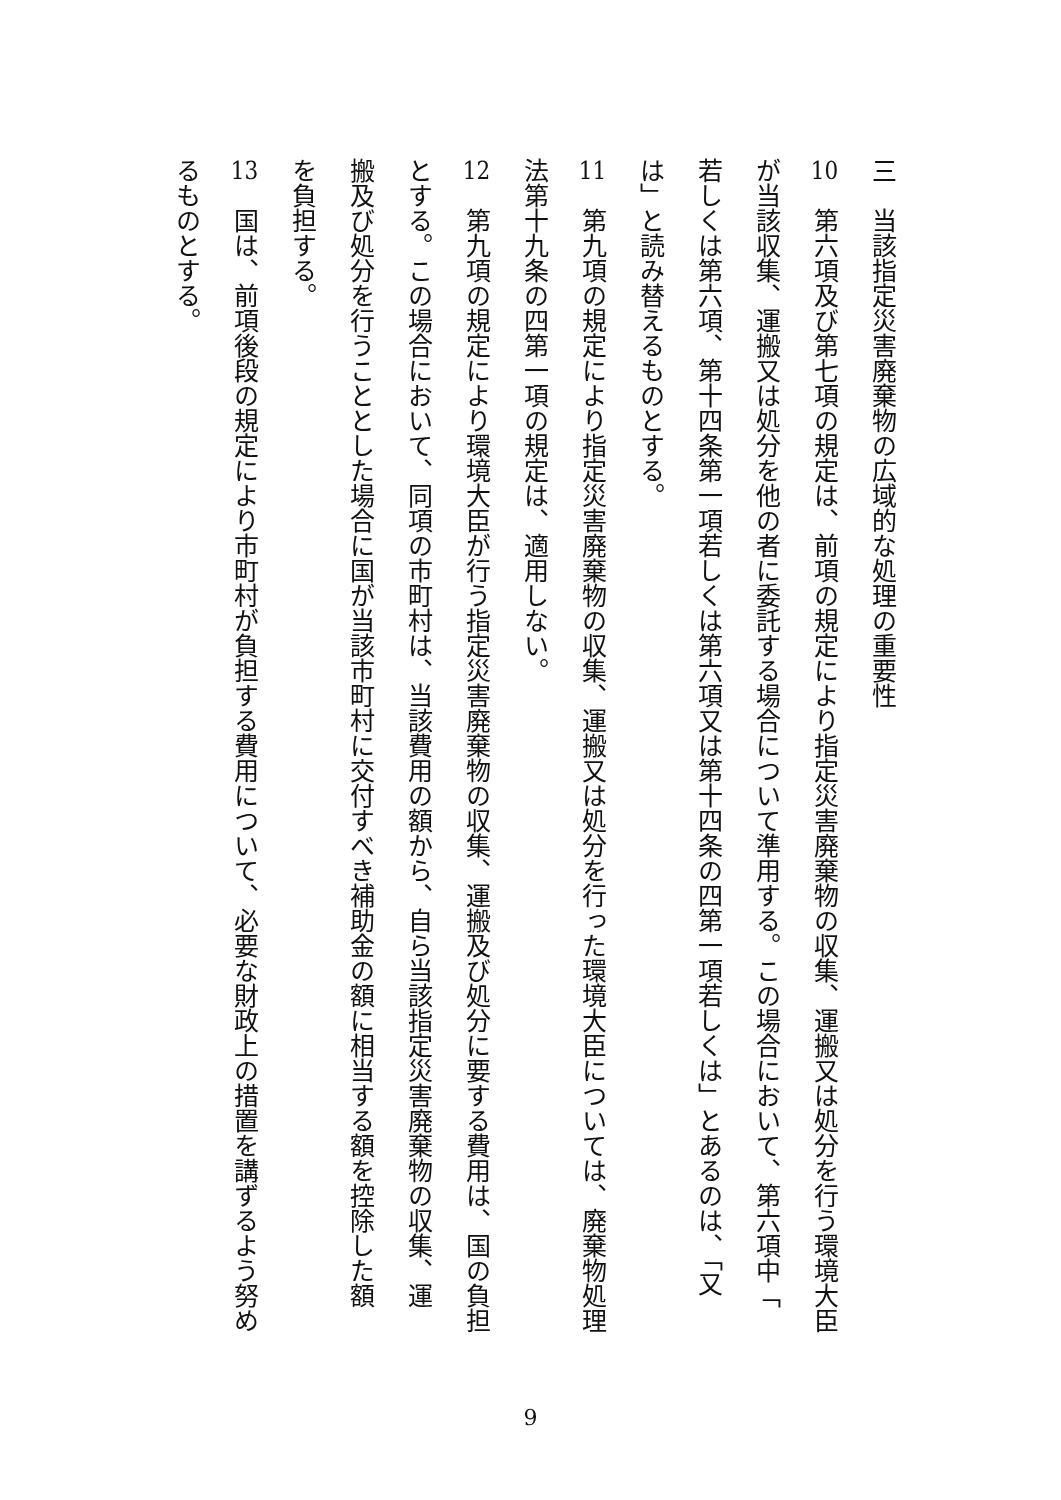三　当該指定災害廃棄物の広域的な処理の重要性
10　第六項及び第七項の規定は、前項の規定により指定災害廃棄物の収集、運搬又は処分を行う環境大臣
が当該収集、運搬又は処分を他の者に委託する場合について準用する。この場合において、第六項中「
若しくは第六項、第十四条第一項若しくは第六項又は第十四条の四第一項若しくは」とあるのは、「又
は」と読み替えるものとする。
11　第九項の規定により指定災害廃棄物の収集、運搬又は処分を行った環境大臣については、廃棄物処理
法第十九条の四第一項の規定は、適用しない。
12　第九項の規定により環境大臣が行う指定災害廃棄物の収集、運搬及び処分に要する費用は、国の負担
とする。この場合において、同項の市町村は、当該費用の額から、自ら当該指定災害廃棄物の収集、運
搬及び処分を行うこととした場合に国が当該市町村に交付すべき補助金の額に相当する額を控除した額
を負担する。
13　国は、前項後段の規定により市町村が負担する費用について、必要な財政上の措置を講ずるよう努め
るものとする。
9